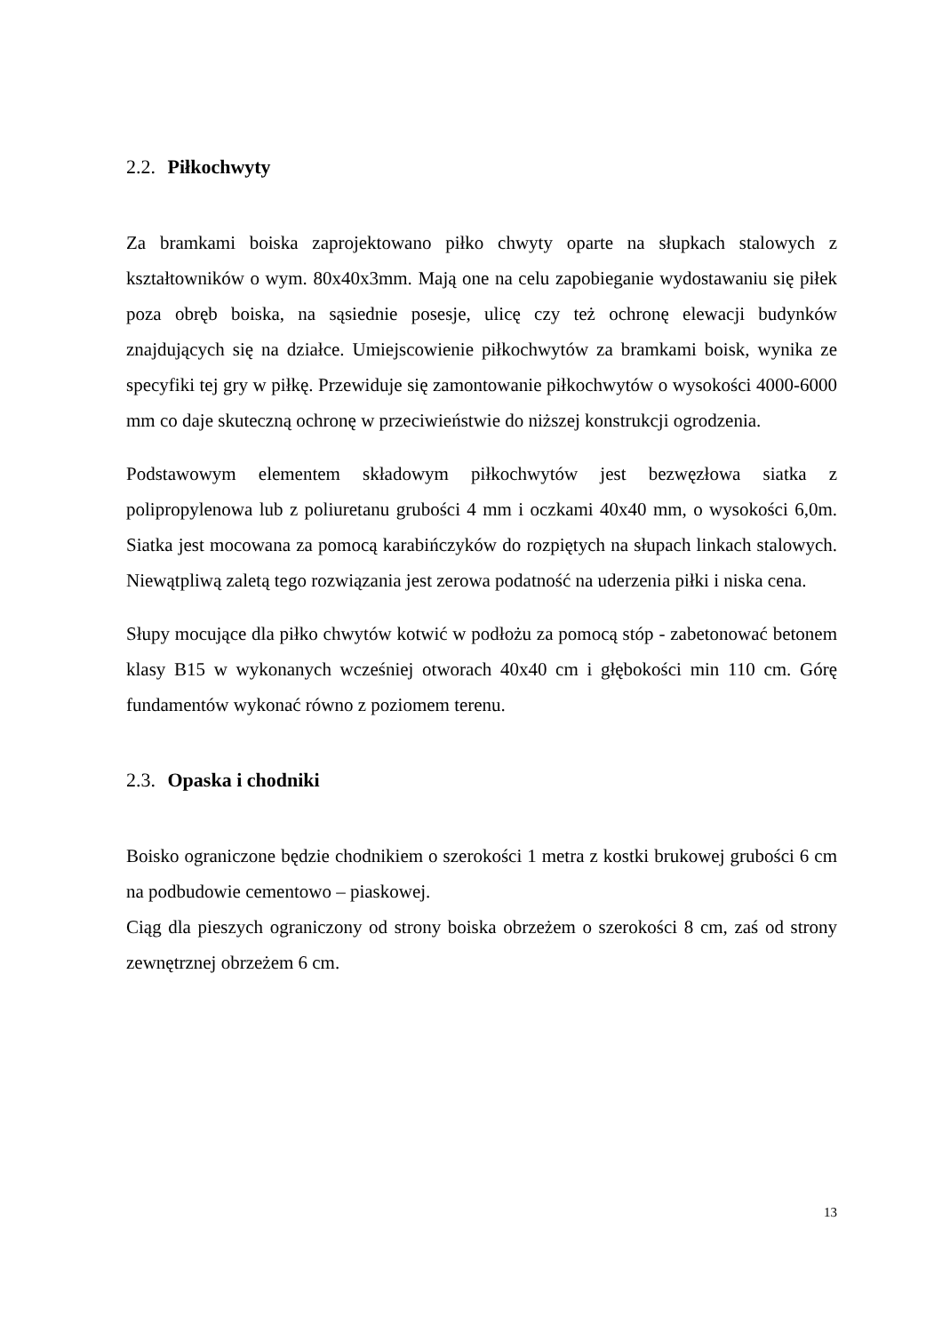2.2. Piłkochwyty
Za bramkami boiska zaprojektowano piłko chwyty oparte na słupkach stalowych z kształtowników o wym. 80x40x3mm. Mają one na celu zapobieganie wydostawaniu się piłek poza obręb boiska, na sąsiednie posesje, ulicę czy też ochronę elewacji budynków znajdujących się na działce. Umiejscowienie piłkochwytów za bramkami boisk, wynika ze specyfiki tej gry w piłkę. Przewiduje się zamontowanie piłkochwytów o wysokości 4000-6000 mm co daje skuteczną ochronę w przeciwieństwie do niższej konstrukcji ogrodzenia.
Podstawowym elementem składowym piłkochwytów jest bezwęzłowa siatka z polipropylenowa lub z poliuretanu grubości 4 mm i oczkami 40x40 mm, o wysokości 6,0m. Siatka jest mocowana za pomocą karabińczyków do rozpiętych na słupach linkach stalowych. Niewątpliwą zaletą tego rozwiązania jest zerowa podatność na uderzenia piłki i niska cena.
Słupy mocujące dla piłko chwytów kotwić w podłożu za pomocą stóp - zabetonować betonem klasy B15 w wykonanych wcześniej otworach 40x40 cm i głębokości min 110 cm. Górę fundamentów wykonać równo z poziomem terenu.
2.3. Opaska i chodniki
Boisko ograniczone będzie chodnikiem o szerokości 1 metra z kostki brukowej grubości 6 cm na podbudowie cementowo – piaskowej.
Ciąg dla pieszych ograniczony od strony boiska obrzeżem o szerokości 8 cm, zaś od strony zewnętrznej obrzeżem 6 cm.
13